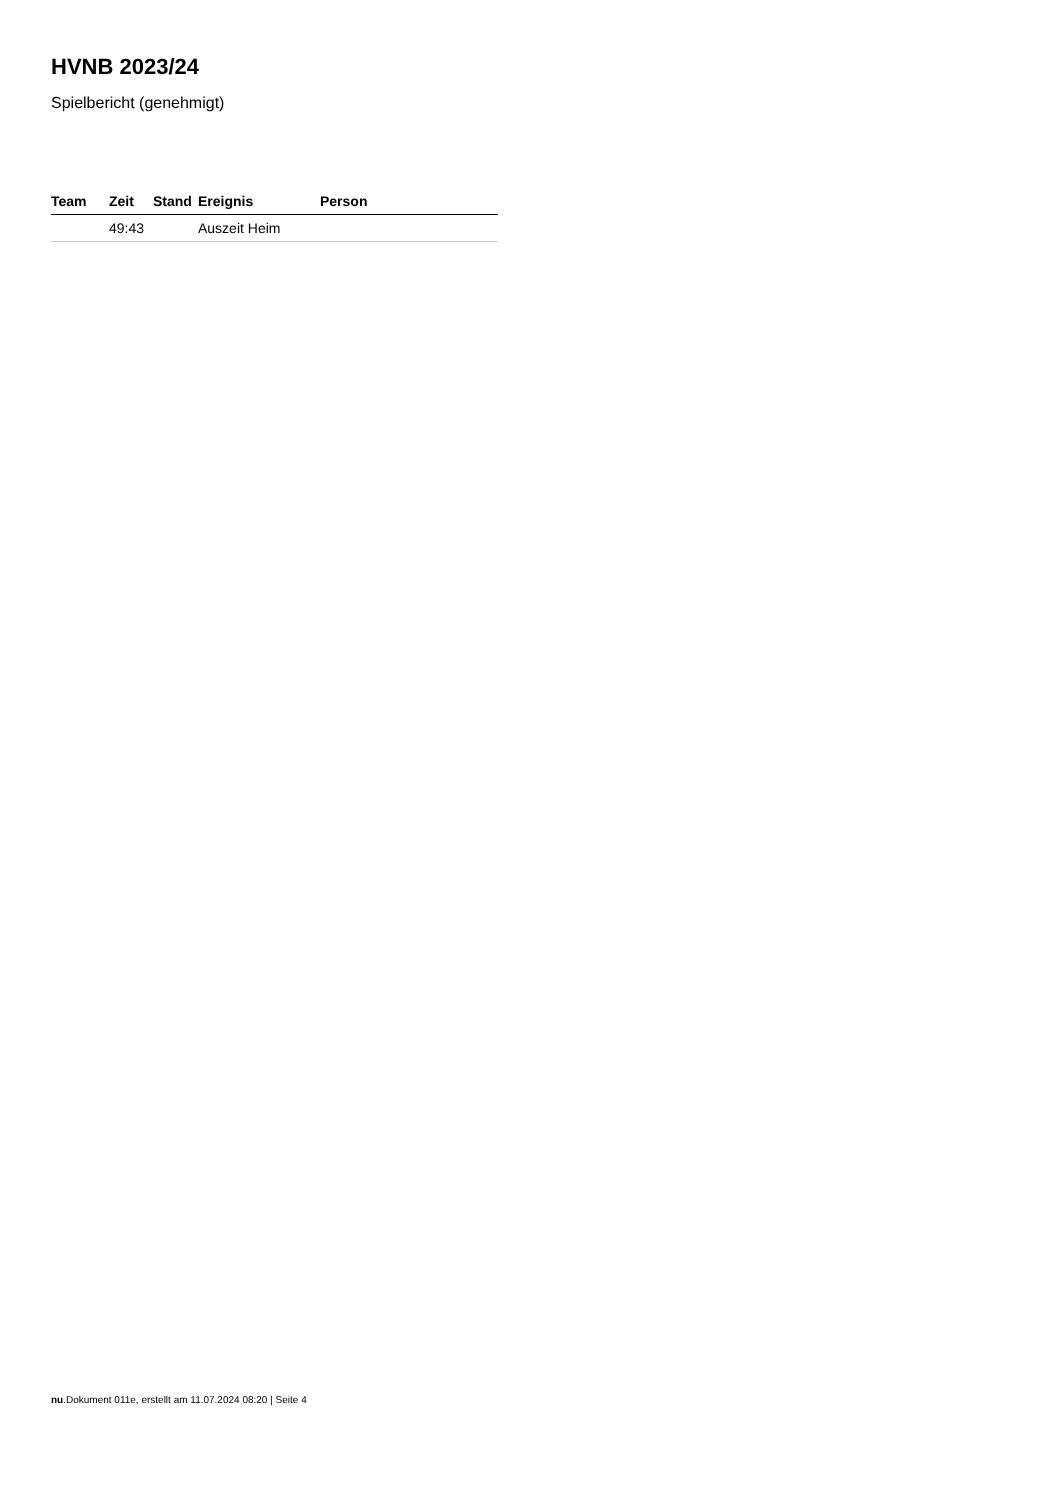HVNB 2023/24
Spielbericht (genehmigt)
| Team | Zeit | Stand | Ereignis | Person |
| --- | --- | --- | --- | --- |
| | 49:43 | | Auszeit Heim | |
nu.Dokument 011e, erstellt am 11.07.2024 08:20 | Seite 4